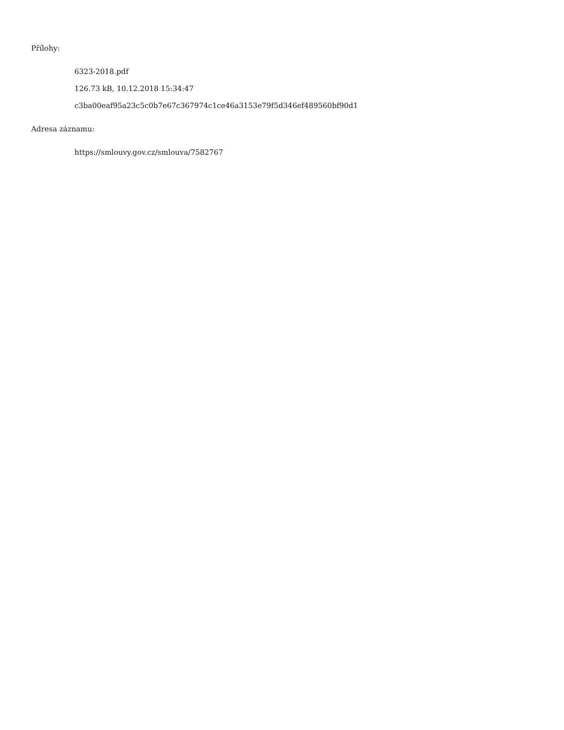Přílohy:
6323-2018.pdf
126.73 kB, 10.12.2018 15:34:47
c3ba00eaf95a23c5c0b7e67c367974c1ce46a3153e79f5d346ef489560bf90d1
Adresa záznamu:
https://smlouvy.gov.cz/smlouva/7582767